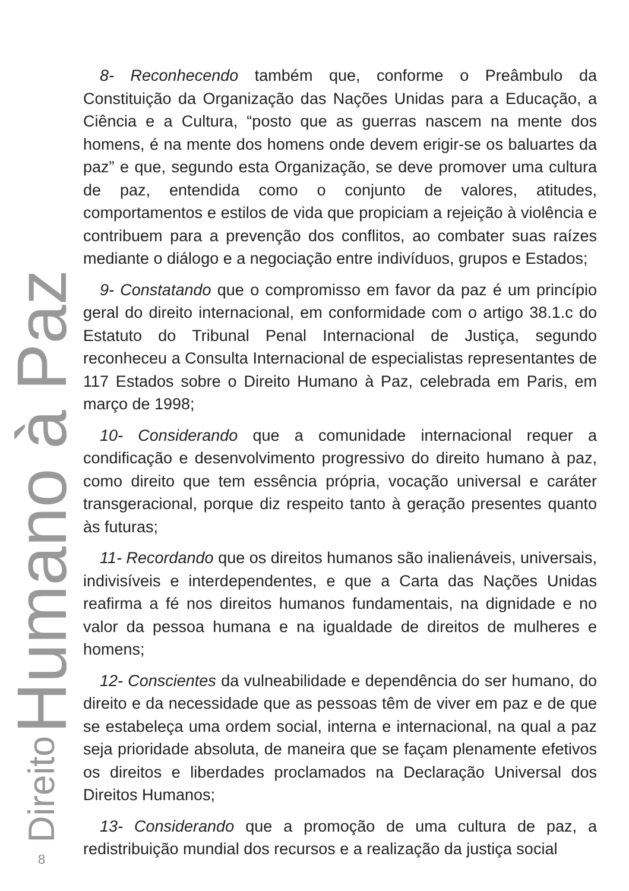Direito Humano à Paz
8
8- Reconhecendo também que, conforme o Preâmbulo da Constituição da Organização das Nações Unidas para a Educação, a Ciência e a Cultura, “posto que as guerras nascem na mente dos homens, é na mente dos homens onde devem erigir-se os baluartes da paz” e que, segundo esta Organização, se deve promover uma cultura de paz, entendida como o conjunto de valores, atitudes, comportamentos e estilos de vida que propiciam a rejeição à violência e contribuem para a prevenção dos conflitos, ao combater suas raízes mediante o diálogo e a negociação entre indivíduos, grupos e Estados;
9- Constatando que o compromisso em favor da paz é um princípio geral do direito internacional, em conformidade com o artigo 38.1.c do Estatuto do Tribunal Penal Internacional de Justiça, segundo reconheceu a Consulta Internacional de especialistas representantes de 117 Estados sobre o Direito Humano à Paz, celebrada em Paris, em março de 1998;
10- Considerando que a comunidade internacional requer a condificação e desenvolvimento progressivo do direito humano à paz, como direito que tem essência própria, vocação universal e caráter transgeracional, porque diz respeito tanto à geração presentes quanto às futuras;
11- Recordando que os direitos humanos são inalienáveis, universais, indivisíveis e interdependentes, e que a Carta das Nações Unidas reafirma a fé nos direitos humanos fundamentais, na dignidade e no valor da pessoa humana e na igualdade de direitos de mulheres e homens;
12- Conscientes da vulneabilidade e dependência do ser humano, do direito e da necessidade que as pessoas têm de viver em paz e de que se estabeleça uma ordem social, interna e internacional, na qual a paz seja prioridade absoluta, de maneira que se façam plenamente efetivos os direitos e liberdades proclamados na Declaração Universal dos Direitos Humanos;
13- Considerando que a promoção de uma cultura de paz, a redistribuição mundial dos recursos e a realização da justiça social